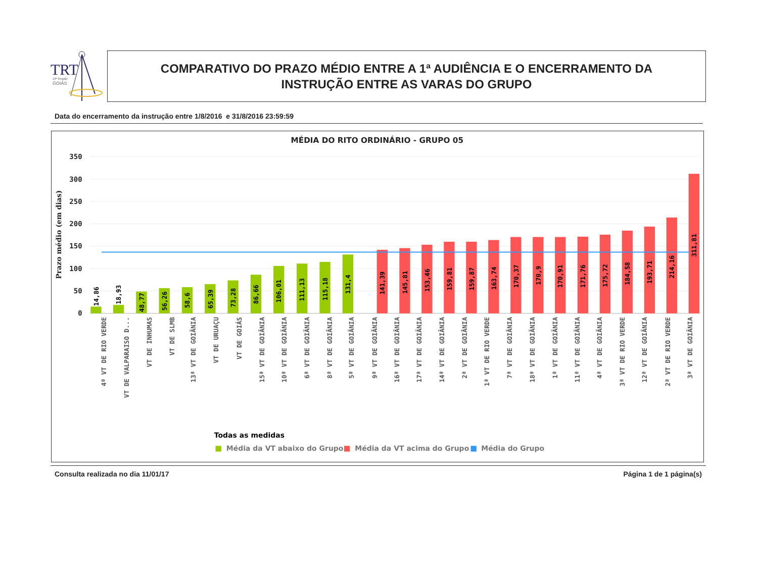TRT
18ª Região
GOIÁS
COMPARATIVO DO PRAZO MÉDIO ENTRE A 1ª AUDIÊNCIA E O ENCERRAMENTO DA
INSTRUÇÃO ENTRE AS VARAS DO GRUPO
Data do encerramento da instrução entre 1/8/2016 e 31/8/2016 23:59:59
MÉDIA DO RITO ORDINÁRIO - GRUPO 05
350
300
250
200
150
100
50
0
Prazo médio (em dias)
14,86
18,93
48,77
56,26
58,6
65,39
73,28
86,66
106,01
111,13
115,18
131,4
141,39
145,81
153,46
159,81
159,87
163,74
170,37
170,9
170,91
171,76
175,72
184,58
193,71
214,16
311,81
4ª VT DE RIO VERDE
VT DE VALPARAISO D...
VT DE INHUMAS
VT DE SLMB
13ª VT DE GOIÂNIA
VT DE URUAÇU
VT DE GOIÁS
15ª VT DE GOIÂNIA
10ª VT DE GOIÂNIA
6ª VT DE GOIÂNIA
8ª VT DE GOIÂNIA
5ª VT DE GOIÂNIA
9ª VT DE GOIÂNIA
16ª VT DE GOIÂNIA
17ª VT DE GOIÂNIA
14ª VT DE GOIÂNIA
2ª VT DE GOIÂNIA
1ª VT DE RIO VERDE
7ª VT DE GOIÂNIA
18ª VT DE GOIÂNIA
1ª VT DE GOIÂNIA
11ª VT DE GOIÂNIA
4ª VT DE GOIÂNIA
3ª VT DE RIO VERDE
12ª VT DE GOIÂNIA
2ª VT DE RIO VERDE
3ª VT DE GOIÂNIA
Todas as medidas
Média da VT abaixo do Grupo
Média da VT acima do Grupo
Média do Grupo
Consulta realizada no dia 11/01/17 Página 1 de 1 página(s)